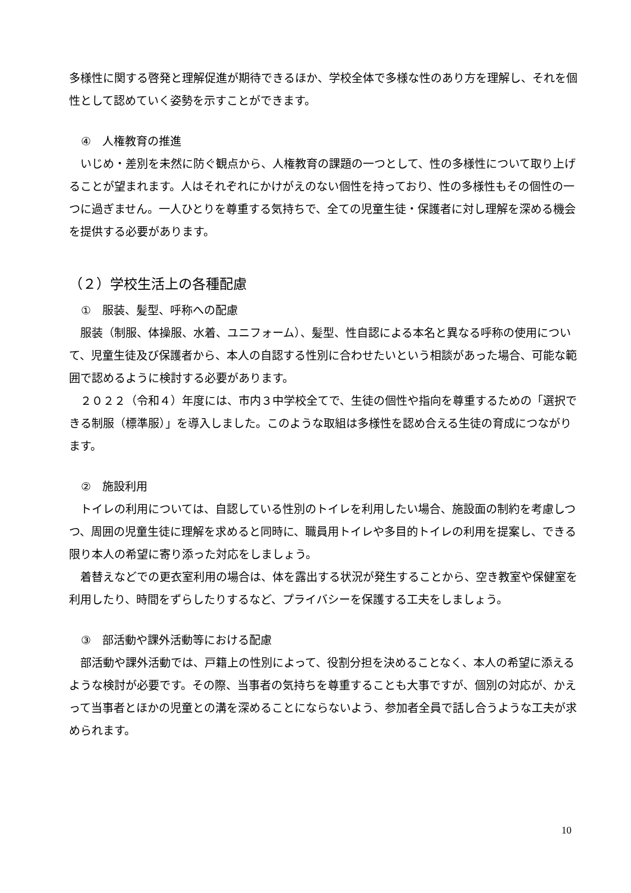多様性に関する啓発と理解促進が期待できるほか、学校全体で多様な性のあり方を理解し、それを個性として認めていく姿勢を示すことができます。
④　人権教育の推進
いじめ・差別を未然に防ぐ観点から、人権教育の課題の一つとして、性の多様性について取り上げることが望まれます。人はそれぞれにかけがえのない個性を持っており、性の多様性もその個性の一つに過ぎません。一人ひとりを尊重する気持ちで、全ての児童生徒・保護者に対し理解を深める機会を提供する必要があります。
（２）学校生活上の各種配慮
①　服装、髪型、呼称への配慮
服装（制服、体操服、水着、ユニフォーム）、髪型、性自認による本名と異なる呼称の使用について、児童生徒及び保護者から、本人の自認する性別に合わせたいという相談があった場合、可能な範囲で認めるように検討する必要があります。
２０２２（令和４）年度には、市内３中学校全てで、生徒の個性や指向を尊重するための「選択できる制服（標準服）」を導入しました。このような取組は多様性を認め合える生徒の育成につながります。
②　施設利用
トイレの利用については、自認している性別のトイレを利用したい場合、施設面の制約を考慮しつつ、周囲の児童生徒に理解を求めると同時に、職員用トイレや多目的トイレの利用を提案し、できる限り本人の希望に寄り添った対応をしましょう。
着替えなどでの更衣室利用の場合は、体を露出する状況が発生することから、空き教室や保健室を利用したり、時間をずらしたりするなど、プライバシーを保護する工夫をしましょう。
③　部活動や課外活動等における配慮
部活動や課外活動では、戸籍上の性別によって、役割分担を決めることなく、本人の希望に添えるような検討が必要です。その際、当事者の気持ちを尊重することも大事ですが、個別の対応が、かえって当事者とほかの児童との溝を深めることにならないよう、参加者全員で話し合うような工夫が求められます。
10